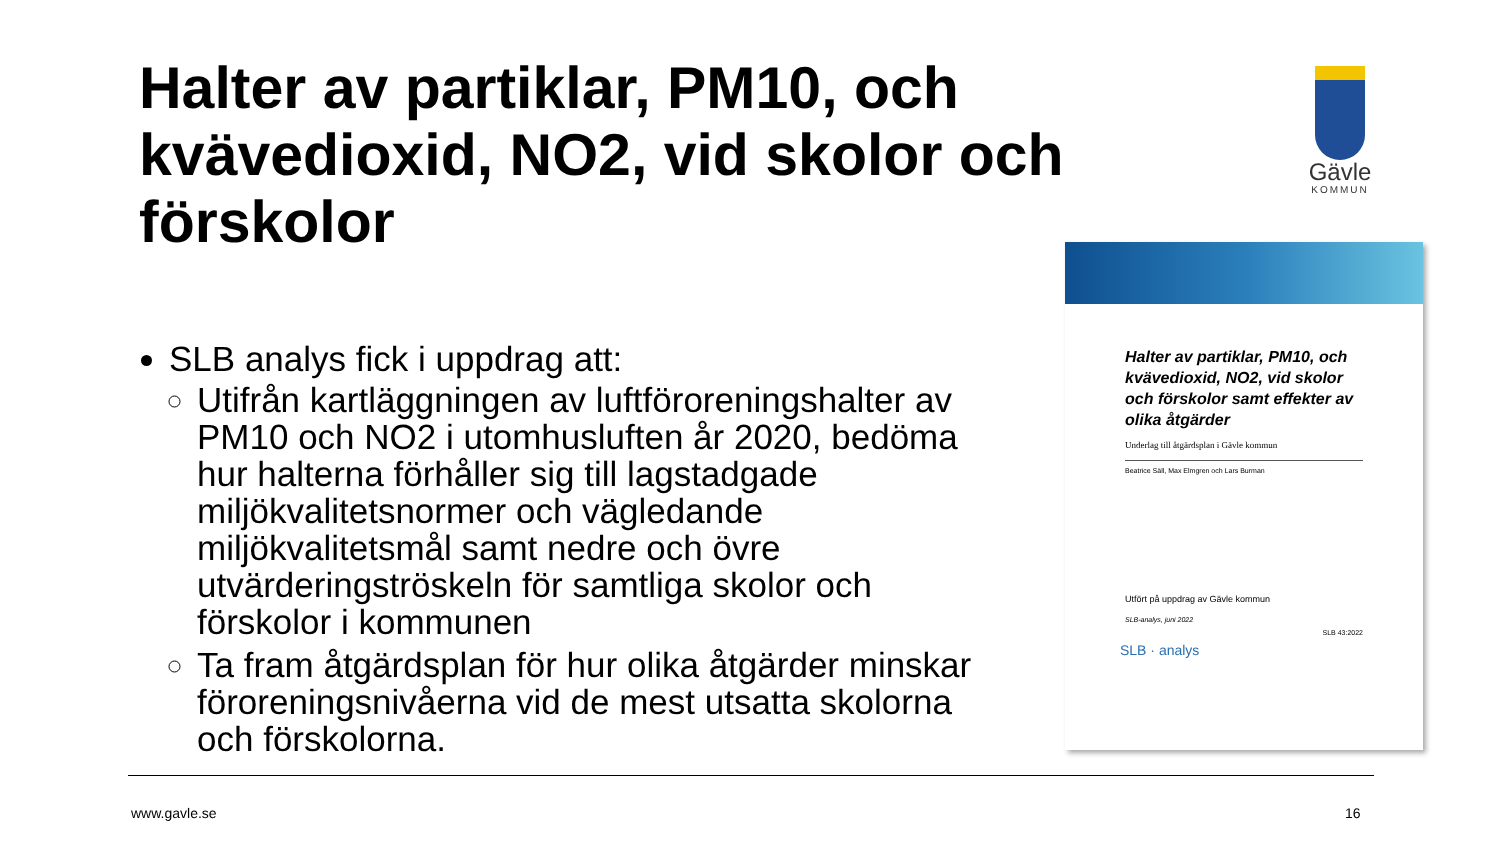Halter av partiklar, PM10, och kvävedioxid, NO2, vid skolor och förskolor
Gävle
KOMMUN
SLB analys fick i uppdrag att:
Utifrån kartläggningen av luftföroreningshalter av PM10 och NO2 i utomhusluften år 2020, bedöma hur halterna förhåller sig till lagstadgade miljökvalitetsnormer och vägledande miljökvalitetsmål samt nedre och övre utvärderingströskeln för samtliga skolor och förskolor i kommunen
Ta fram åtgärdsplan för hur olika åtgärder minskar föroreningsnivåerna vid de mest utsatta skolorna och förskolorna.
Halter av partiklar, PM10, och kvävedioxid, NO2, vid skolor och förskolor samt effekter av olika åtgärder
Underlag till åtgärdsplan i Gävle kommun
Beatrice Säll, Max Elmgren och Lars Burman
Utfört på uppdrag av Gävle kommun
SLB-analys, juni 2022
SLB 43:2022
SLB · analys
www.gavle.se 16